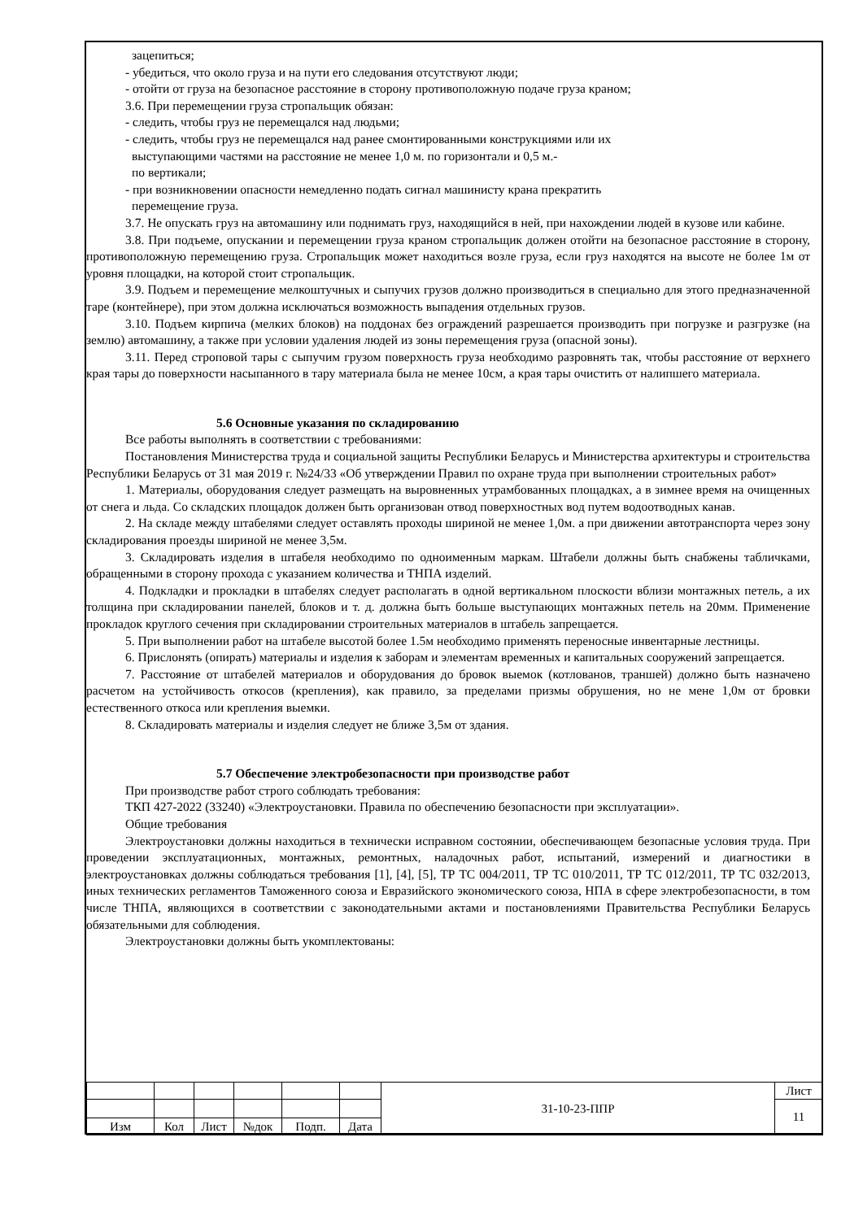зацепиться;
- убедиться, что около груза и на пути его следования отсутствуют люди;
- отойти от груза на безопасное расстояние в сторону противоположную подаче груза краном;
3.6. При перемещении груза стропальщик обязан:
- следить, чтобы груз не перемещался над людьми;
- следить, чтобы груз не перемещался над ранее смонтированными конструкциями или их
выступающими частями на расстояние не менее 1,0 м. по горизонтали и 0,5 м.-
по вертикали;
- при возникновении опасности немедленно подать сигнал машинисту крана прекратить
перемещение груза.
3.7. Не опускать груз на автомашину или поднимать груз, находящийся в ней, при нахождении людей в кузове или кабине.
3.8. При подъеме, опускании и перемещении груза краном стропальщик должен отойти на безопасное расстояние в сторону, противоположную перемещению груза. Стропальщик может находиться возле груза, если груз находятся на высоте не более 1м от уровня площадки, на которой стоит стропальщик.
3.9. Подъем и перемещение мелкоштучных и сыпучих грузов должно производиться в специально для этого предназначенной таре (контейнере), при этом должна исключаться возможность выпадения отдельных грузов.
3.10. Подъем кирпича (мелких блоков) на поддонах без ограждений разрешается производить при погрузке и разгрузке (на землю) автомашину, а также при условии удаления людей из зоны перемещения груза (опасной зоны).
3.11. Перед строповой тары с сыпучим грузом поверхность груза необходимо разровнять так, чтобы расстояние от верхнего края тары до поверхности насыпанного в тару материала была не менее 10см, а края тары очистить от налипшего материала.
5.6 Основные указания по складированию
Все работы выполнять в соответствии с требованиями:
Постановления Министерства труда и социальной защиты Республики Беларусь и Министерства архитектуры и строительства Республики Беларусь от 31 мая 2019 г. №24/33 «Об утверждении Правил по охране труда при выполнении строительных работ»
1. Материалы, оборудования следует размещать на выровненных утрамбованных площадках, а в зимнее время на очищенных от снега и льда. Со складских площадок должен быть организован отвод поверхностных вод путем водоотводных канав.
2. На складе между штабелями следует оставлять проходы шириной не менее 1,0м. а при движении автотранспорта через зону складирования проезды шириной не менее 3,5м.
3. Складировать изделия в штабеля необходимо по одноименным маркам. Штабели должны быть снабжены табличками, обращенными в сторону прохода с указанием количества и ТНПА изделий.
4. Подкладки и прокладки в штабелях следует располагать в одной вертикальном плоскости вблизи монтажных петель, а их толщина при складировании панелей, блоков и т. д. должна быть больше выступающих монтажных петель на 20мм. Применение прокладок круглого сечения при складировании строительных материалов в штабель запрещается.
5. При выполнении работ на штабеле высотой более 1.5м необходимо применять переносные инвентарные лестницы.
6. Прислонять (опирать) материалы и изделия к заборам и элементам временных и капитальных сооружений запрещается.
7. Расстояние от штабелей материалов и оборудования до бровок выемок (котлованов, траншей) должно быть назначено расчетом на устойчивость откосов (крепления), как правило, за пределами призмы обрушения, но не мене 1,0м от бровки естественного откоса или крепления выемки.
8. Складировать материалы и изделия следует не ближе 3,5м от здания.
5.7 Обеспечение электробезопасности при производстве работ
При производстве работ строго соблюдать требования:
ТКП 427-2022 (33240) «Электроустановки. Правила по обеспечению безопасности при эксплуатации».
Общие требования
Электроустановки должны находиться в технически исправном состоянии, обеспечивающем безопасные условия труда. При проведении эксплуатационных, монтажных, ремонтных, наладочных работ, испытаний, измерений и диагностики в электроустановках должны соблюдаться требования [1], [4], [5], ТР ТС 004/2011, ТР ТС 010/2011, ТР ТС 012/2011, ТР ТС 032/2013, иных технических регламентов Таможенного союза и Евразийского экономического союза, НПА в сфере электробезопасности, в том числе ТНПА, являющихся в соответствии с законодательными актами и постановлениями Правительства Республики Беларусь обязательными для соблюдения.
Электроустановки должны быть укомплектованы:
| | | | | | | 31-10-23-ППР | Лист |
| | | | | | | | 11 |
| Изм | Кол | Лист | №док | Подп. | Дата | | |